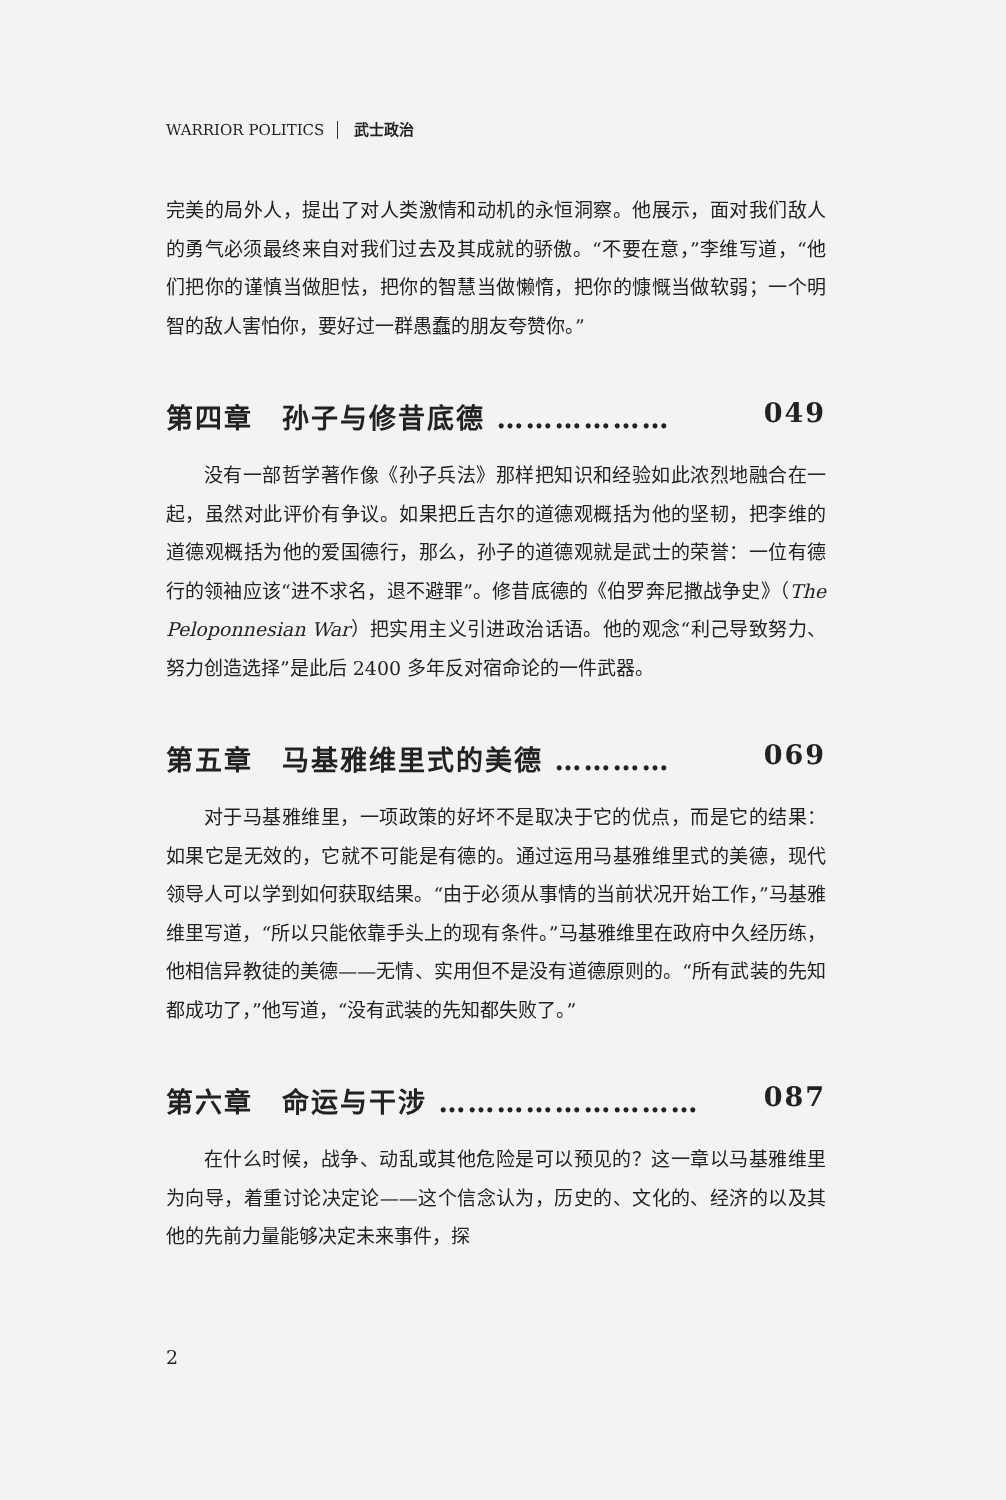WARRIOR POLITICS 武士政治
完美的局外人，提出了对人类激情和动机的永恒洞察。他展示，面对我们敌人的勇气必须最终来自对我们过去及其成就的骄傲。“不要在意，”李维写道，“他们把你的谨慎当做胆怯，把你的智慧当做懒惰，把你的慷慨当做软弱；一个明智的敌人害怕你，要好过一群愚蠢的朋友夸赞你。”
第四章　孙子与修昔底德 ……………… 049
没有一部哲学著作像《孙子兵法》那样把知识和经验如此浓烈地融合在一起，虽然对此评价有争议。如果把丘吉尔的道德观概括为他的坚韧，把李维的道德观概括为他的爱国德行，那么，孙子的道德观就是武士的荣誉：一位有德行的领袖应该“进不求名，退不避罪”。修昔底德的《伯罗奔尼撒战争史》（The Peloponnesian War）把实用主义引进政治话语。他的观念“利己导致努力、努力创造选择”是此后 2400 多年反对宿命论的一件武器。
第五章　马基雅维里式的美德 ………… 069
对于马基雅维里，一项政策的好坏不是取决于它的优点，而是它的结果：如果它是无效的，它就不可能是有德的。通过运用马基雅维里式的美德，现代领导人可以学到如何获取结果。“由于必须从事情的当前状况开始工作，”马基雅维里写道，“所以只能依靠手头上的现有条件。”马基雅维里在政府中久经历练，他相信异教徒的美德——无情、实用但不是没有道德原则的。“所有武装的先知都成功了，”他写道，“没有武装的先知都失败了。”
第六章　命运与干涉 ……………………… 087
在什么时候，战争、动乱或其他危险是可以预见的？这一章以马基雅维里为向导，着重讨论决定论——这个信念认为，历史的、文化的、经济的以及其他的先前力量能够决定未来事件，探
2